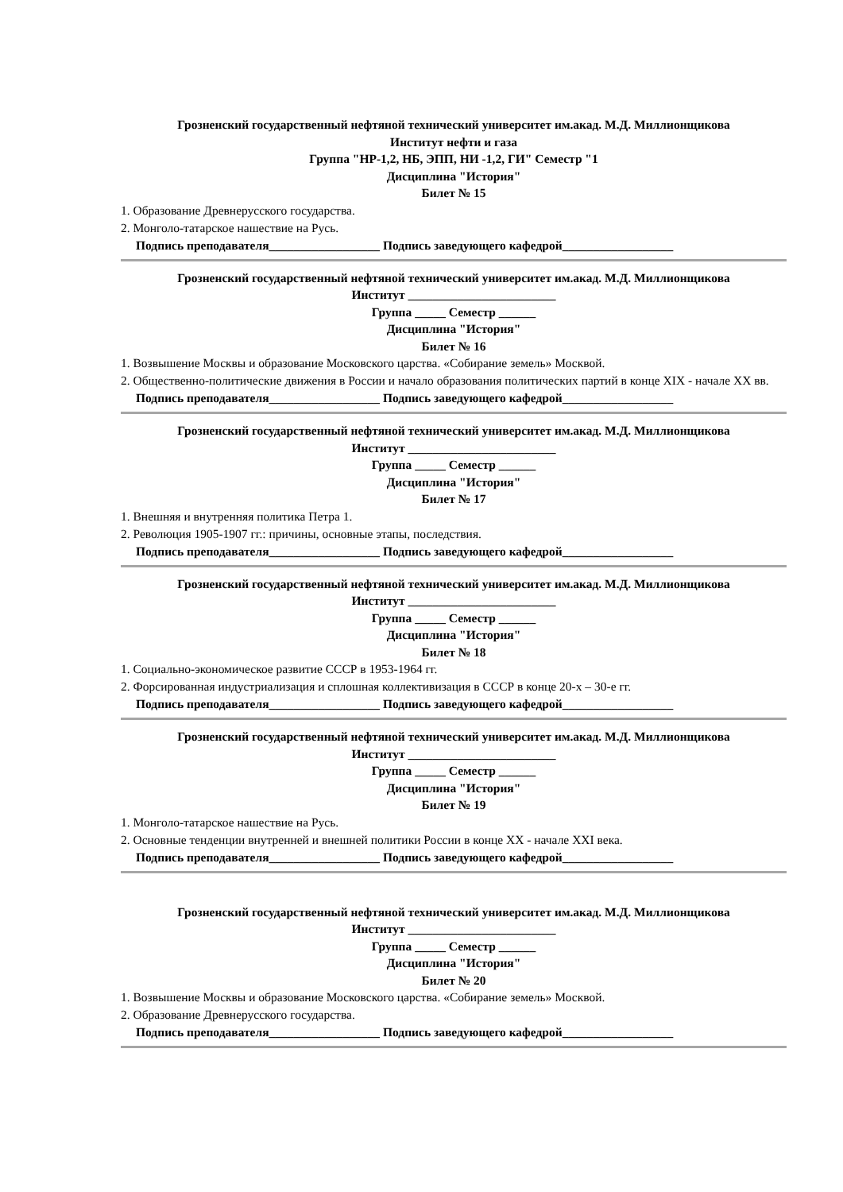Грозненский государственный нефтяной технический университет им.акад. М.Д. Миллионщикова
Институт нефти и газа
Группа "НР-1,2, НБ, ЭПП, НИ -1,2, ГИ" Семестр "1
Дисциплина "История"
Билет № 15
1. Образование Древнерусского государства.
2. Монголо-татарское нашествие на Русь.
Подпись преподавателя__________________ Подпись заведующего кафедрой__________________
Грозненский государственный нефтяной технический университет им.акад. М.Д. Миллионщикова
Институт ________________________
Группа _____ Семестр ______
Дисциплина "История"
Билет № 16
1. Возвышение Москвы и образование Московского царства. «Собирание земель» Москвой.
2. Общественно-политические движения в России и начало образования политических партий в конце XIX - начале XX вв.
Подпись преподавателя__________________ Подпись заведующего кафедрой__________________
Грозненский государственный нефтяной технический университет им.акад. М.Д. Миллионщикова
Институт ________________________
Группа _____ Семестр ______
Дисциплина "История"
Билет № 17
1. Внешняя и внутренняя политика Петра 1.
2. Революция 1905-1907 гг.: причины, основные этапы, последствия.
Подпись преподавателя__________________ Подпись заведующего кафедрой__________________
Грозненский государственный нефтяной технический университет им.акад. М.Д. Миллионщикова
Институт ________________________
Группа _____ Семестр ______
Дисциплина "История"
Билет № 18
1. Социально-экономическое развитие СССР в 1953-1964 гг.
2. Форсированная индустриализация и сплошная коллективизация в СССР в конце 20-х – 30-е гг.
Подпись преподавателя__________________ Подпись заведующего кафедрой__________________
Грозненский государственный нефтяной технический университет им.акад. М.Д. Миллионщикова
Институт ________________________
Группа _____ Семестр ______
Дисциплина "История"
Билет № 19
1. Монголо-татарское нашествие на Русь.
2. Основные тенденции внутренней и внешней политики России в конце XX - начале XXI века.
Подпись преподавателя__________________ Подпись заведующего кафедрой__________________
Грозненский государственный нефтяной технический университет им.акад. М.Д. Миллионщикова
Институт ________________________
Группа _____ Семестр ______
Дисциплина "История"
Билет № 20
1. Возвышение Москвы и образование Московского царства. «Собирание земель» Москвой.
2. Образование Древнерусского государства.
Подпись преподавателя__________________ Подпись заведующего кафедрой__________________